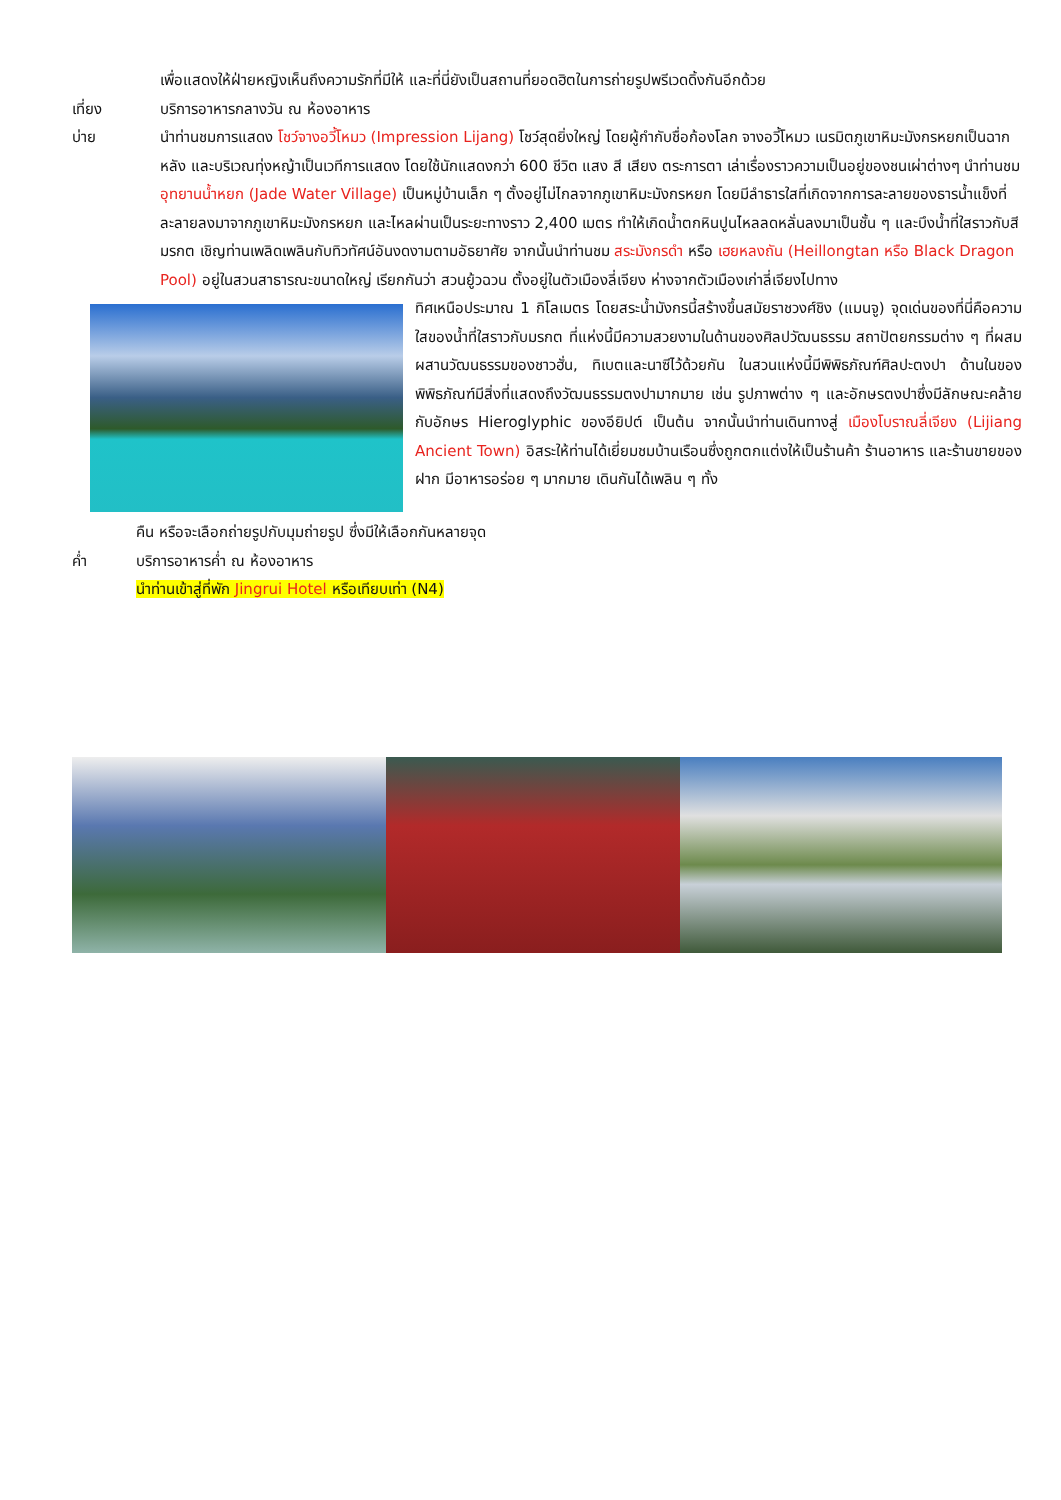เพื่อแสดงให้ฝ่ายหญิงเห็นถึงความรักที่มีให้ และที่นี่ยังเป็นสถานที่ยอดฮิตในการถ่ายรูปพรีเวดดิ้งกันอีกด้วย
เที่ยง บริการอาหารกลางวัน ณ ห้องอาหาร
บ่าย นำท่านชมการแสดง โชว์จางอวี้โหมว (Impression Lijang) โชว์สุดยิ่งใหญ่ โดยผู้กำกับชื่อก้องโลก จางอวี้โหมว เนรมิตภูเขาหิมะมังกรหยกเป็นฉากหลัง และบริเวณทุ่งหญ้าเป็นเวทีการแสดง โดยใช้นักแสดงกว่า 600 ชีวิต แสง สี เสียง ตระการตา เล่าเรื่องราวความเป็นอยู่ของชนเผ่าต่างๆ นำท่านชม อุทยานน้ำหยก (Jade Water Village) เป็นหมู่บ้านเล็ก ๆ ตั้งอยู่ไม่ไกลจากภูเขาหิมะมังกรหยก โดยมีลำธารใสที่เกิดจากการละลายของธารน้ำแข็งที่ละลายลงมาจากภูเขาหิมะมังกรหยก และไหลผ่านเป็นระยะทางราว 2,400 เมตร ทำให้เกิดน้ำตกหินปูนไหลลดหลั่นลงมาเป็นชั้น ๆ และบึงน้ำที่ใสราวกับสีมรกต เชิญท่านเพลิดเพลินกับทิวทัศน์อันงดงามตามอัธยาศัย จากนั้นนำท่านชม สระมังกรดำ หรือ เฮยหลงถัน (Heillongtan หรือ Black Dragon Pool) อยู่ในสวนสาธารณะขนาดใหญ่ เรียกกันว่า สวนยู้วฉวน ตั้งอยู่ในตัวเมืองลี่เจียง ห่างจากตัวเมืองเก่าลี่เจียงไปทาง
ทิศเหนือประมาณ 1 กิโลเมตร โดยสระน้ำมังกรนี้สร้างขึ้นสมัยราชวงศ์ชิง (แมนจู) จุดเด่นของที่นี่คือความใสของน้ำที่ใสราวกับมรกต ที่แห่งนี้มีความสวยงามในด้านของศิลปวัฒนธรรม สถาปัตยกรรมต่าง ๆ ที่ผสมผสานวัฒนธรรมของชาวฮั่น, ทิเบตและนาซีไว้ด้วยกัน ในสวนแห่งนี้มีพิพิธภัณฑ์ศิลปะตงปา ด้านในของพิพิธภัณฑ์มีสิ่งที่แสดงถึงวัฒนธรรมตงปามากมาย เช่น รูปภาพต่าง ๆ และอักษรตงปาซึ่งมีลักษณะคล้ายกับอักษร Hieroglyphic ของอียิปต์ เป็นต้น จากนั้นนำท่านเดินทางสู่ เมืองโบราณลี่เจียง (Lijiang Ancient Town) อิสระให้ท่านได้เยี่ยมชมบ้านเรือนซึ่งถูกตกแต่งให้เป็นร้านค้า ร้านอาหาร และร้านขายของฝาก มีอาหารอร่อย ๆ มากมาย เดินกันได้เพลิน ๆ ทั้ง
คืน หรือจะเลือกถ่ายรูปกับมุมถ่ายรูป ซึ่งมีให้เลือกกันหลายจุด
ค่ำ บริการอาหารค่ำ ณ ห้องอาหาร
นำท่านเข้าสู่ที่พัก Jingrui Hotel หรือเทียบเท่า (N4)